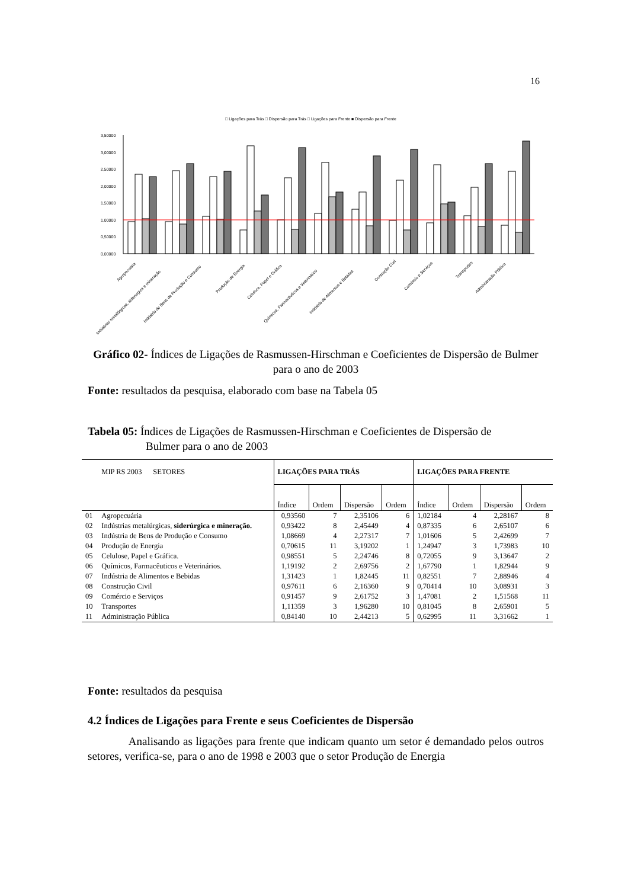16
□ Ligações para Trás □ Dispersão para Trás □ Ligações para Frente ■ Dispersão para Frente
3,50000
3,00000
2,50000
2,00000
1,50000
1,00000
0,50000
0,00000
Agropecuária
Indústrias metalúrgicas, siderurgica e mineração
Indústria de Bens de Produção e Consumo
Produção de Energia
Celuloce, Papel e Gráfica
Químicos, Farmacêuticos e Veterinários
Indústria de Alimentos e Bebidas
Contrução Civil
Comércio e Serviços
Transportes
Administração Pública
Gráfico 02- Índices de Ligações de Rasmussen-Hirschman e Coeficientes de Dispersão de Bulmer para o ano de 2003
Fonte: resultados da pesquisa, elaborado com base na Tabela 05
Tabela 05: Índices de Ligações de Rasmussen-Hirschman e Coeficientes de Dispersão de
Bulmer para o ano de 2003
| | MIP RS 2003 SETORES | LIGAÇÕES PARA TRÁS | | | | LIGAÇÕES PARA FRENTE | | | |
| --- | --- | --- | --- | --- | --- | --- | --- | --- | --- |
| | | Índice | Ordem | Dispersão | Ordem | Índice | Ordem | Dispersão | Ordem |
| 01 | Agropecuária | 0,93560 | 7 | 2,35106 | 6 | 1,02184 | 4 | 2,28167 | 8 |
| 02 | Indústrias metalúrgicas, siderúrgica e mineração. | 0,93422 | 8 | 2,45449 | 4 | 0,87335 | 6 | 2,65107 | 6 |
| 03 | Indústria de Bens de Produção e Consumo | 1,08669 | 4 | 2,27317 | 7 | 1,01606 | 5 | 2,42699 | 7 |
| 04 | Produção de Energia | 0,70615 | 11 | 3,19202 | 1 | 1,24947 | 3 | 1,73983 | 10 |
| 05 | Celulose, Papel e Gráfica. | 0,98551 | 5 | 2,24746 | 8 | 0,72055 | 9 | 3,13647 | 2 |
| 06 | Químicos, Farmacêuticos e Veterinários. | 1,19192 | 2 | 2,69756 | 2 | 1,67790 | 1 | 1,82944 | 9 |
| 07 | Indústria de Alimentos e Bebidas | 1,31423 | 1 | 1,82445 | 11 | 0,82551 | 7 | 2,88946 | 4 |
| 08 | Construção Civil | 0,97611 | 6 | 2,16360 | 9 | 0,70414 | 10 | 3,08931 | 3 |
| 09 | Comércio e Serviços | 0,91457 | 9 | 2,61752 | 3 | 1,47081 | 2 | 1,51568 | 11 |
| 10 | Transportes | 1,11359 | 3 | 1,96280 | 10 | 0,81045 | 8 | 2,65901 | 5 |
| 11 | Administração Pública | 0,84140 | 10 | 2,44213 | 5 | 0,62995 | 11 | 3,31662 | 1 |
Fonte: resultados da pesquisa
4.2 Índices de Ligações para Frente e seus Coeficientes de Dispersão
Analisando as ligações para frente que indicam quanto um setor é demandado pelos outros setores, verifica-se, para o ano de 1998 e 2003 que o setor Produção de Energia